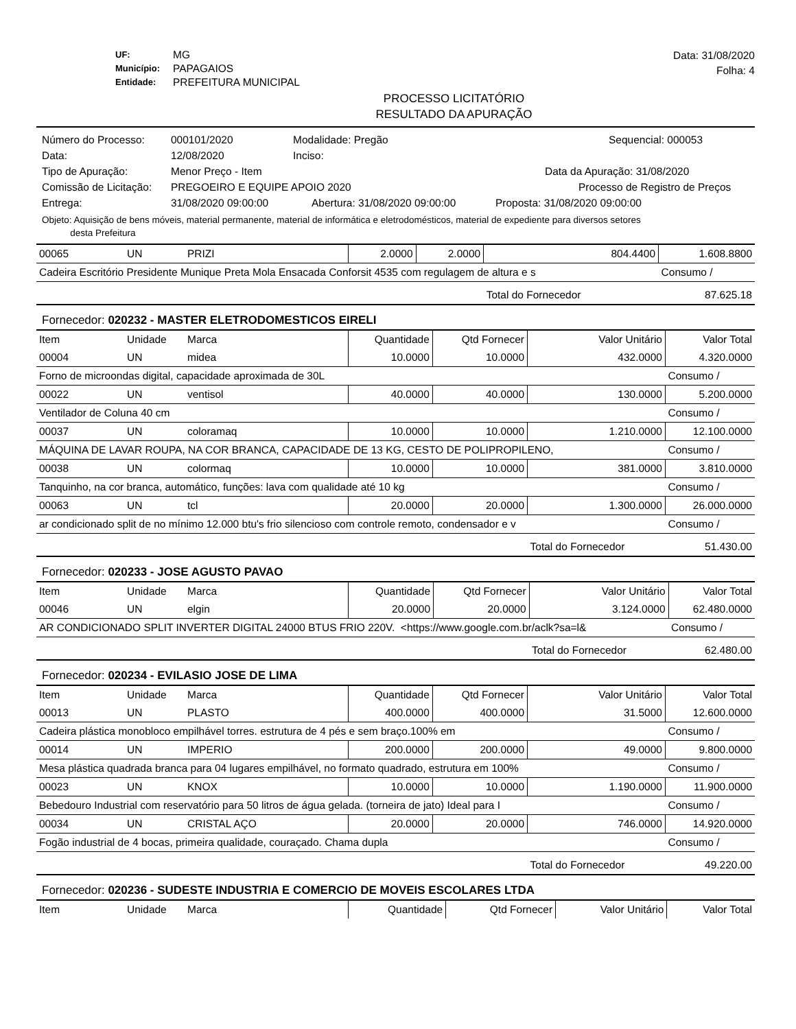UF: MG Município: PAPAGAIOS Entidade: PREFEITURA MUNICIPAL
Data: 31/08/2020
Folha: 4
PROCESSO LICITATÓRIO
RESULTADO DA APURAÇÃO
Número do Processo: 000101/2020 Modalidade: Pregão Sequencial: 000053
Data: 12/08/2020 Inciso:
Tipo de Apuração: Menor Preço - Item Data da Apuração: 31/08/2020
Comissão de Licitação: PREGOEIRO E EQUIPE APOIO 2020 Processo de Registro de Preços
Entrega: 31/08/2020 09:00:00 Abertura: 31/08/2020 09:00:00 Proposta: 31/08/2020 09:00:00
Objeto: Aquisição de bens móveis, material permanente, material de informática e eletrodomésticos, material de expediente para diversos setores
desta Prefeitura
| 00065 | UN | PRIZI | 2.0000 | 2.0000 | 804.4400 | 1.608.8800 |
| Cadeira Escritório Presidente Munique Preta Mola Ensacada Conforsit 4535 com regulagem de altura e s | | | | | | Consumo / |
| | | | | | Total do Fornecedor | 87.625.18 |
Fornecedor: 020232 - MASTER ELETRODOMESTICOS EIRELI
| Item | Unidade | Marca | Quantidade | Qtd Fornecer | Valor Unitário | Valor Total |
| --- | --- | --- | --- | --- | --- | --- |
| 00004 | UN | midea | 10.0000 | 10.0000 | 432.0000 | 4.320.0000 |
| Forno de microondas digital, capacidade aproximada de 30L | | | | | | Consumo / |
| 00022 | UN | ventisol | 40.0000 | 40.0000 | 130.0000 | 5.200.0000 |
| Ventilador de Coluna 40 cm | | | | | | Consumo / |
| 00037 | UN | coloramaq | 10.0000 | 10.0000 | 1.210.0000 | 12.100.0000 |
| MÁQUINA DE LAVAR ROUPA, NA COR BRANCA, CAPACIDADE DE 13 KG, CESTO DE POLIPROPILENO, | | | | | | Consumo / |
| 00038 | UN | colormaq | 10.0000 | 10.0000 | 381.0000 | 3.810.0000 |
| Tanquinho, na cor branca, automático, funções: lava com qualidade até 10 kg | | | | | | Consumo / |
| 00063 | UN | tcl | 20.0000 | 20.0000 | 1.300.0000 | 26.000.0000 |
| ar condicionado split de no mínimo 12.000 btu's frio silencioso com controle remoto, condensador e v | | | | | | Consumo / |
| | | | | | Total do Fornecedor | 51.430.00 |
Fornecedor: 020233 - JOSE AGUSTO PAVAO
| Item | Unidade | Marca | Quantidade | Qtd Fornecer | Valor Unitário | Valor Total |
| --- | --- | --- | --- | --- | --- | --- |
| 00046 | UN | elgin | 20.0000 | 20.0000 | 3.124.0000 | 62.480.0000 |
| AR CONDICIONADO SPLIT INVERTER DIGITAL 24000 BTUS FRIO 220V. <https://www.google.com.br/aclk?sa=l& | | | | | | Consumo / |
| | | | | | Total do Fornecedor | 62.480.00 |
Fornecedor: 020234 - EVILASIO JOSE DE LIMA
| Item | Unidade | Marca | Quantidade | Qtd Fornecer | Valor Unitário | Valor Total |
| --- | --- | --- | --- | --- | --- | --- |
| 00013 | UN | PLASTO | 400.0000 | 400.0000 | 31.5000 | 12.600.0000 |
| Cadeira plástica monobloco empilhável torres. estrutura de 4 pés e sem braço.100% em | | | | | | Consumo / |
| 00014 | UN | IMPERIO | 200.0000 | 200.0000 | 49.0000 | 9.800.0000 |
| Mesa plástica quadrada branca para 04 lugares empilhável, no formato quadrado, estrutura em 100% | | | | | | Consumo / |
| 00023 | UN | KNOX | 10.0000 | 10.0000 | 1.190.0000 | 11.900.0000 |
| Bebedouro Industrial com reservatório para 50 litros de água gelada. (torneira de jato) Ideal para I | | | | | | Consumo / |
| 00034 | UN | CRISTAL AÇO | 20.0000 | 20.0000 | 746.0000 | 14.920.0000 |
| Fogão industrial de 4 bocas, primeira qualidade, couraçado. Chama dupla | | | | | | Consumo / |
| | | | | | Total do Fornecedor | 49.220.00 |
Fornecedor: 020236 - SUDESTE INDUSTRIA E COMERCIO DE MOVEIS ESCOLARES LTDA
| Item | Unidade | Marca | Quantidade | Qtd Fornecer | Valor Unitário | Valor Total |
| --- | --- | --- | --- | --- | --- | --- |